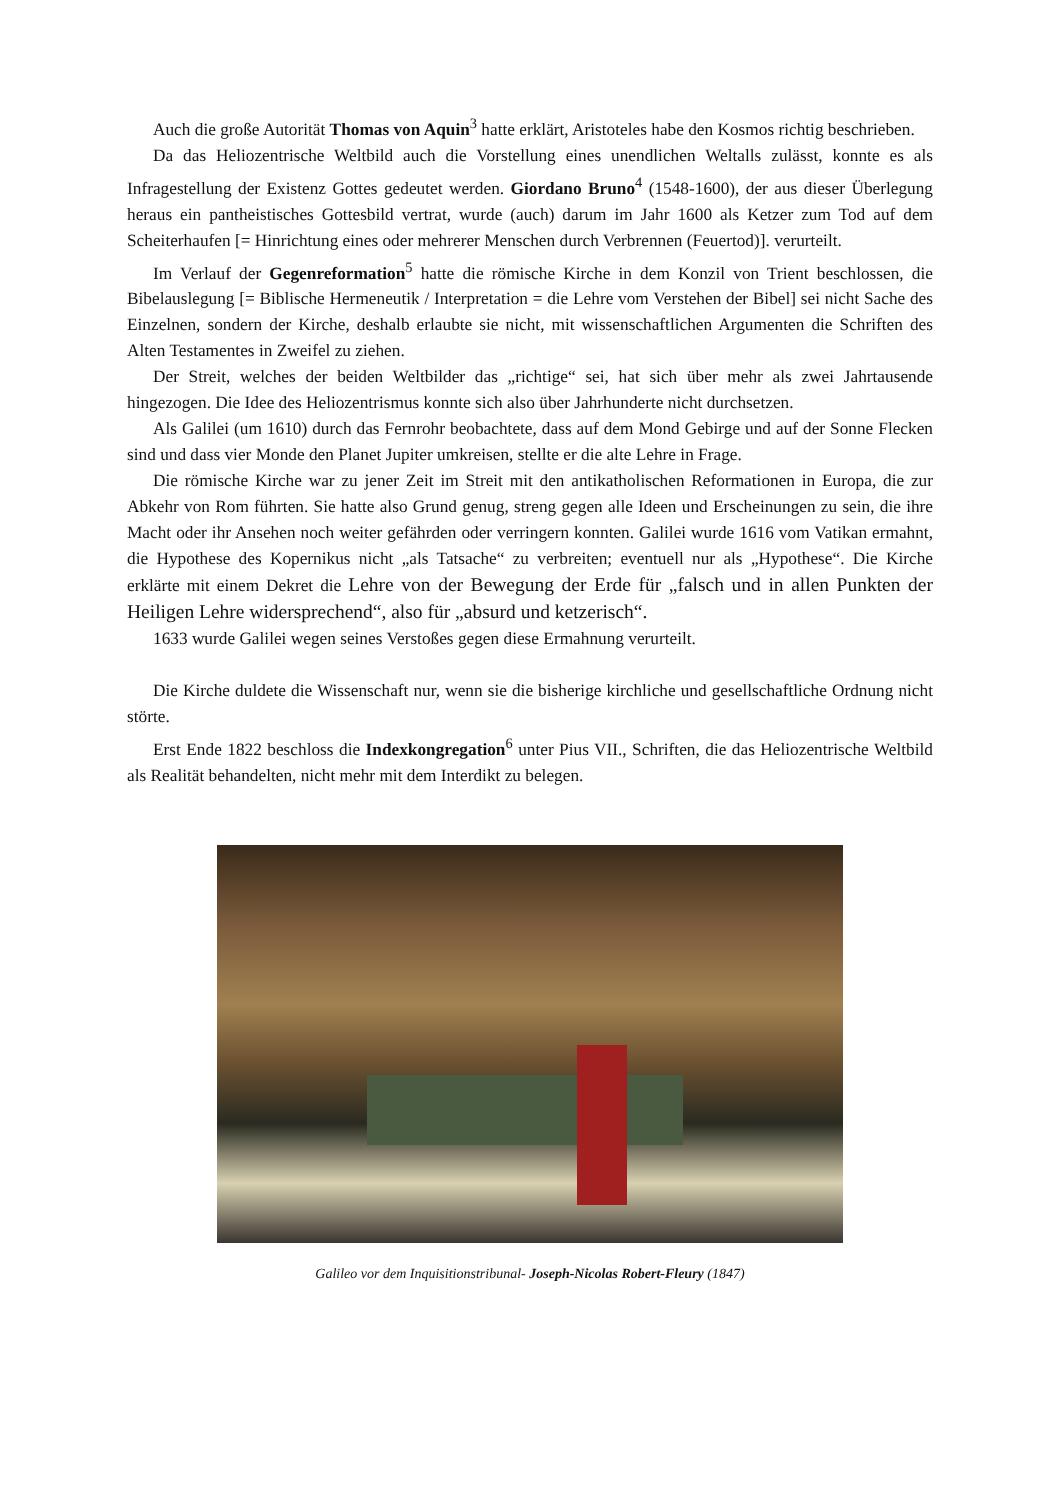Auch die große Autorität Thomas von Aquin<sup>3</sup> hatte erklärt, Aristoteles habe den Kosmos richtig beschrieben.
Da das Heliozentrische Weltbild auch die Vorstellung eines unendlichen Weltalls zulässt, konnte es als Infragestellung der Existenz Gottes gedeutet werden. Giordano Bruno<sup>4</sup> (1548-1600), der aus dieser Überlegung heraus ein pantheistisches Gottesbild vertrat, wurde (auch) darum im Jahr 1600 als Ketzer zum Tod auf dem Scheiterhaufen [= Hinrichtung eines oder mehrerer Menschen durch Verbrennen (Feuertod)]. verurteilt.
Im Verlauf der Gegenreformation<sup>5</sup> hatte die römische Kirche in dem Konzil von Trient beschlossen, die Bibelauslegung [= Biblische Hermeneutik / Interpretation = die Lehre vom Verstehen der Bibel] sei nicht Sache des Einzelnen, sondern der Kirche, deshalb erlaubte sie nicht, mit wissenschaftlichen Argumenten die Schriften des Alten Testamentes in Zweifel zu ziehen.
Der Streit, welches der beiden Weltbilder das „richtige“ sei, hat sich über mehr als zwei Jahrtausende hingezogen. Die Idee des Heliozentrismus konnte sich also über Jahrhunderte nicht durchsetzen.
Als Galilei (um 1610) durch das Fernrohr beobachtete, dass auf dem Mond Gebirge und auf der Sonne Flecken sind und dass vier Monde den Planet Jupiter umkreisen, stellte er die alte Lehre in Frage.
Die römische Kirche war zu jener Zeit im Streit mit den antikatholischen Reformationen in Europa, die zur Abkehr von Rom führten. Sie hatte also Grund genug, streng gegen alle Ideen und Erscheinungen zu sein, die ihre Macht oder ihr Ansehen noch weiter gefährden oder verringern konnten. Galilei wurde 1616 vom Vatikan ermahnt, die Hypothese des Kopernikus nicht „als Tatsache“ zu verbreiten; eventuell nur als „Hypothese“. Die Kirche erklärte mit einem Dekret die Lehre von der Bewegung der Erde für „falsch und in allen Punkten der Heiligen Lehre widersprechend“, also für „absurd und ketzerisch“.
1633 wurde Galilei wegen seines Verstoßes gegen diese Ermahnung verurteilt.
Die Kirche duldete die Wissenschaft nur, wenn sie die bisherige kirchliche und gesellschaftliche Ordnung nicht störte.
Erst Ende 1822 beschloss die Indexkongregation<sup>6</sup> unter Pius VII., Schriften, die das Heliozentrische Weltbild als Realität behandelten, nicht mehr mit dem Interdikt zu belegen.
Galileo vor dem Inquisitionstribunal- Joseph-Nicolas Robert-Fleury (1847)